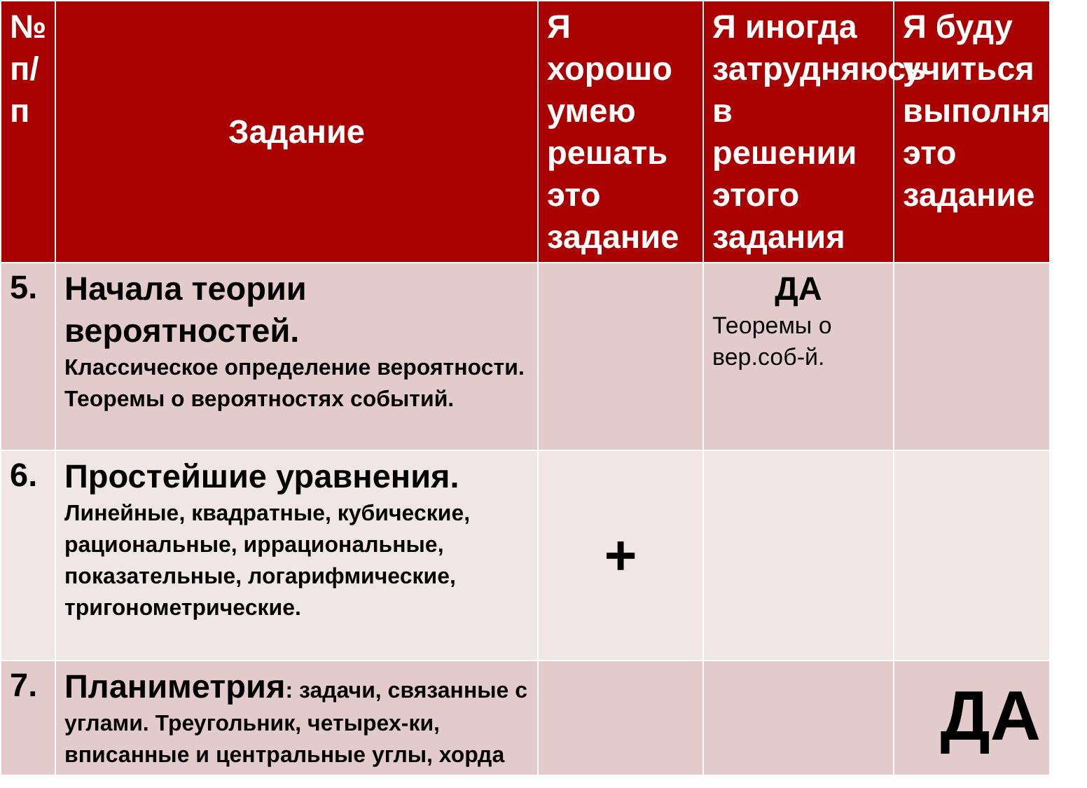| № п/п | Задание | Я хорошо умею решать это задание | Я иногда затрудняюсь в решении этого задания | Я буду учиться выполнять это задание |
| --- | --- | --- | --- | --- |
| 5. | Начала теории вероятностей. Классическое определение вероятности. Теоремы о вероятностях событий. | | ДА Теоремы о вер.соб-й. | |
| 6. | Простейшие уравнения. Линейные, квадратные, кубические, рациональные, иррациональные, показательные, логарифмические, тригонометрические. | + | | |
| 7. | Планиметрия : задачи, связанные с углами. Треугольник, четырех-ки, вписанные и центральные углы, хорда | | | ДА |